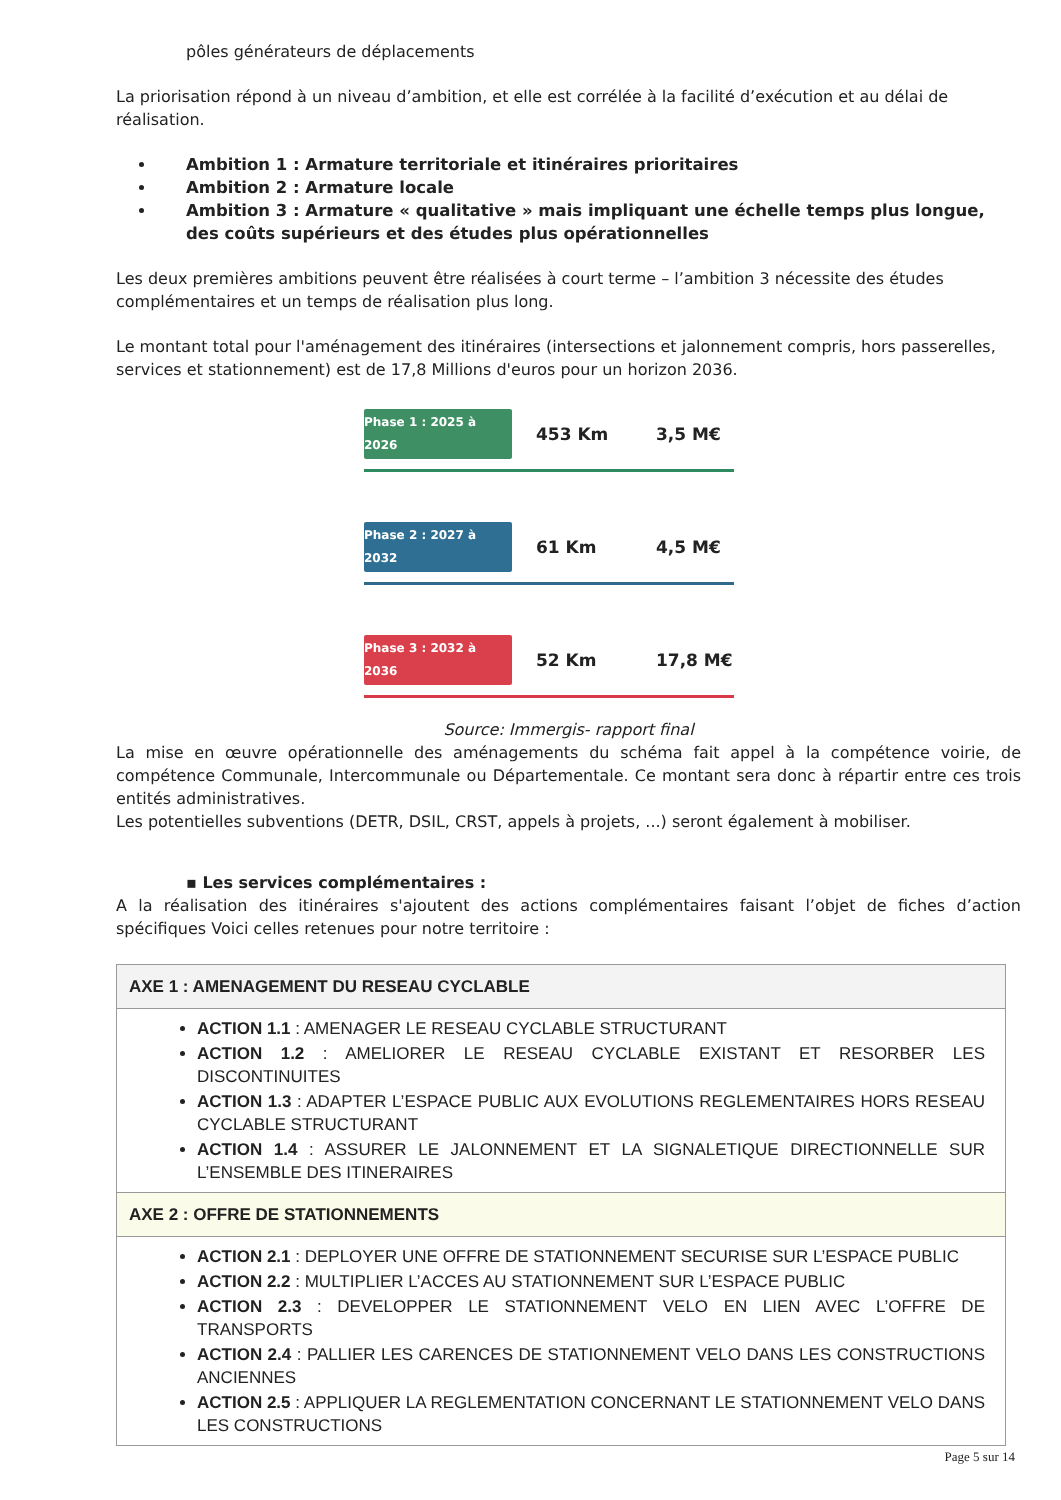pôles générateurs de déplacements
La priorisation répond à un niveau d’ambition, et elle est corrélée à la facilité d’exécution et au délai de réalisation.
Ambition 1 : Armature territoriale et itinéraires prioritaires
Ambition 2 : Armature locale
Ambition 3 : Armature « qualitative » mais impliquant une échelle temps plus longue, des coûts supérieurs et des études plus opérationnelles
Les deux premières ambitions peuvent être réalisées à court terme – l’ambition 3 nécessite des études complémentaires et un temps de réalisation plus long.
Le montant total pour l'aménagement des itinéraires (intersections et jalonnement compris, hors passerelles, services et stationnement) est de 17,8 Millions d'euros pour un horizon 2036.
Phase 1 : 2025 à 2026 453 Km 3,5 M€
Phase 2 : 2027 à 2032 61 Km 4,5 M€
Phase 3 : 2032 à 2036 52 Km 17,8 M€
Source: Immergis- rapport final
La mise en œuvre opérationnelle des aménagements du schéma fait appel à la compétence voirie, de compétence Communale, Intercommunale ou Départementale. Ce montant sera donc à répartir entre ces trois entités administratives.
Les potentielles subventions (DETR, DSIL, CRST, appels à projets, ...) seront également à mobiliser.
▪ Les services complémentaires :
A la réalisation des itinéraires s'ajoutent des actions complémentaires faisant l’objet de fiches d’action spécifiques Voici celles retenues pour notre territoire :
| AXE 1 : AMENAGEMENT DU RESEAU CYCLABLE |
| --- |
| ACTION 1.1 : AMENAGER LE RESEAU CYCLABLE STRUCTURANT ACTION 1.2 : AMELIORER LE RESEAU CYCLABLE EXISTANT ET RESORBER LES DISCONTINUITES ACTION 1.3 : ADAPTER L’ESPACE PUBLIC AUX EVOLUTIONS REGLEMENTAIRES HORS RESEAU CYCLABLE STRUCTURANT ACTION 1.4 : ASSURER LE JALONNEMENT ET LA SIGNALETIQUE DIRECTIONNELLE SUR L’ENSEMBLE DES ITINERAIRES |
| AXE 2 : OFFRE DE STATIONNEMENTS |
| ACTION 2.1 : DEPLOYER UNE OFFRE DE STATIONNEMENT SECURISE SUR L’ESPACE PUBLIC ACTION 2.2 : MULTIPLIER L’ACCES AU STATIONNEMENT SUR L’ESPACE PUBLIC ACTION 2.3 : DEVELOPPER LE STATIONNEMENT VELO EN LIEN AVEC L’OFFRE DE TRANSPORTS ACTION 2.4 : PALLIER LES CARENCES DE STATIONNEMENT VELO DANS LES CONSTRUCTIONS ANCIENNES ACTION 2.5 : APPLIQUER LA REGLEMENTATION CONCERNANT LE STATIONNEMENT VELO DANS LES CONSTRUCTIONS |
Page 5 sur 14